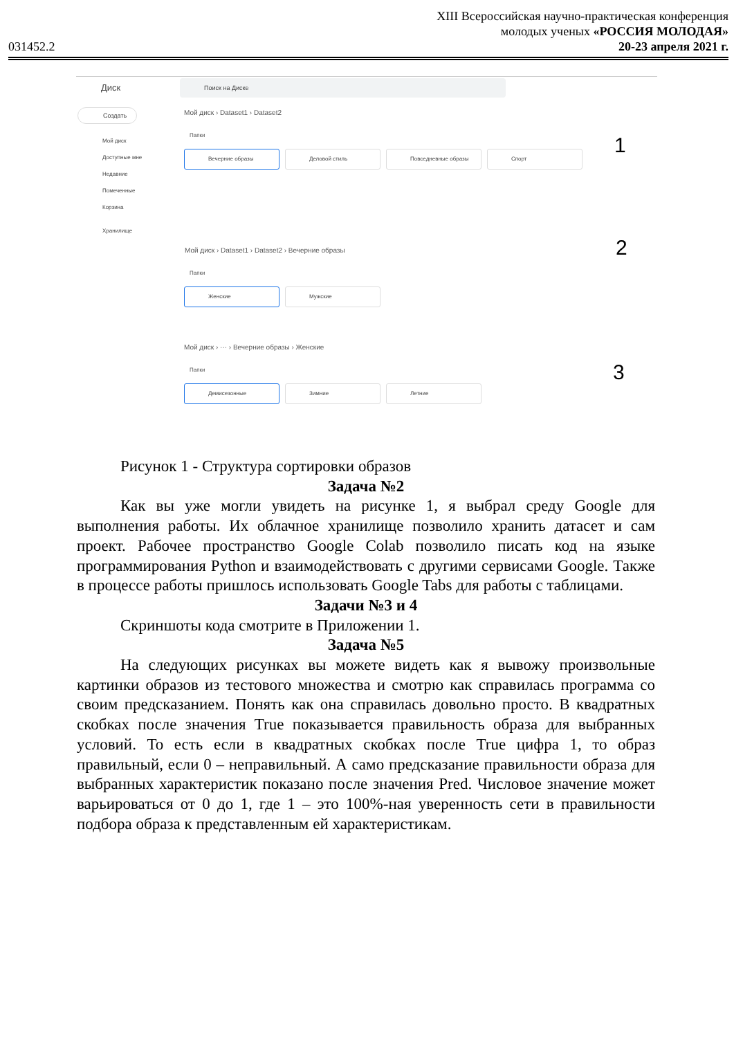031452.2
XIII Всероссийская научно-практическая конференция
молодых ученых «РОССИЯ МОЛОДАЯ»
20-23 апреля 2021 г.
Диск
Поиск на Диске
Создать
Мой диск
Доступные мне
Недавние
Помеченные
Корзина
Хранилище
Мой диск › Dataset1 › Dataset2
Папки
Вечерние образы Деловой стиль Повседневные образы Спорт 1
Мой диск › Dataset1 › Dataset2 › Вечерние образы
Папки
Женские Мужские
2
Мой диск › ··· › Вечерние образы › Женские
Папки
Демисезонные Зимние Летние
3
Рисунок 1 - Структура сортировки образов
Задача №2
Как вы уже могли увидеть на рисунке 1, я выбрал среду Google для выполнения работы. Их облачное хранилище позволило хранить датасет и сам проект. Рабочее пространство Google Colab позволило писать код на языке программирования Python и взаимодействовать с другими сервисами Google. Также в процессе работы пришлось использовать Google Tabs для работы с таблицами.
Задачи №3 и 4
Скриншоты кода смотрите в Приложении 1.
Задача №5
На следующих рисунках вы можете видеть как я вывожу произвольные картинки образов из тестового множества и смотрю как справилась программа со своим предсказанием. Понять как она справилась довольно просто. В квадратных скобках после значения True показывается правильность образа для выбранных условий. То есть если в квадратных скобках после True цифра 1, то образ правильный, если 0 – неправильный. А само предсказание правильности образа для выбранных характеристик показано после значения Pred. Числовое значение может варьироваться от 0 до 1, где 1 – это 100%-ная уверенность сети в правильности подбора образа к представленным ей характеристикам.